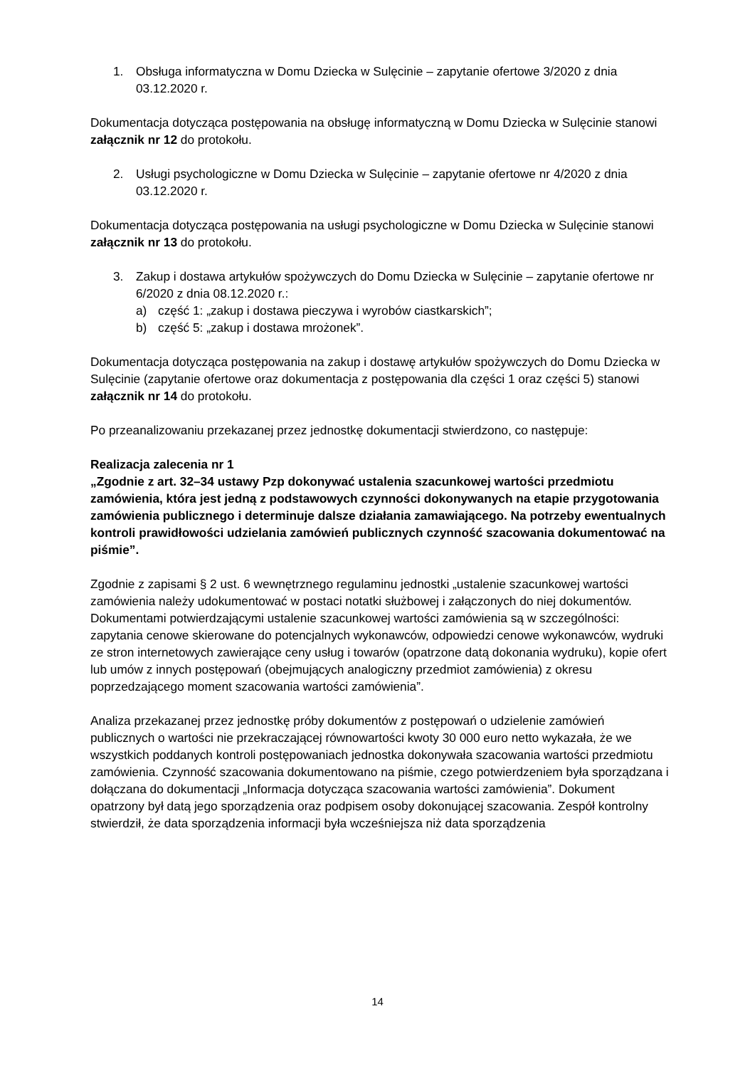1. Obsługa informatyczna w Domu Dziecka w Sulęcinie – zapytanie ofertowe 3/2020 z dnia 03.12.2020 r.
Dokumentacja dotycząca postępowania na obsługę informatyczną w Domu Dziecka w Sulęcinie stanowi załącznik nr 12 do protokołu.
2. Usługi psychologiczne w Domu Dziecka w Sulęcinie – zapytanie ofertowe nr 4/2020 z dnia 03.12.2020 r.
Dokumentacja dotycząca postępowania na usługi psychologiczne w Domu Dziecka w Sulęcinie stanowi załącznik nr 13 do protokołu.
3. Zakup i dostawa artykułów spożywczych do Domu Dziecka w Sulęcinie – zapytanie ofertowe nr 6/2020 z dnia 08.12.2020 r.:
a) część 1: „zakup i dostawa pieczywa i wyrobów ciastkarskich”;
b) część 5: „zakup i dostawa mrożonek”.
Dokumentacja dotycząca postępowania na zakup i dostawę artykułów spożywczych do Domu Dziecka w Sulęcinie (zapytanie ofertowe oraz dokumentacja z postępowania dla części 1 oraz części 5) stanowi załącznik nr 14 do protokołu.
Po przeanalizowaniu przekazanej przez jednostkę dokumentacji stwierdzono, co następuje:
Realizacja zalecenia nr 1
„Zgodnie z art. 32–34 ustawy Pzp dokonywać ustalenia szacunkowej wartości przedmiotu zamówienia, która jest jedną z podstawowych czynności dokonywanych na etapie przygotowania zamówienia publicznego i determinuje dalsze działania zamawiającego. Na potrzeby ewentualnych kontroli prawidłowości udzielania zamówień publicznych czynność szacowania dokumentować na piśmie”.
Zgodnie z zapisami § 2 ust. 6 wewnętrznego regulaminu jednostki „ustalenie szacunkowej wartości zamówienia należy udokumentować w postaci notatki służbowej i załączonych do niej dokumentów. Dokumentami potwierdzającymi ustalenie szacunkowej wartości zamówienia są w szczególności: zapytania cenowe skierowane do potencjalnych wykonawców, odpowiedzi cenowe wykonawców, wydruki ze stron internetowych zawierające ceny usług i towarów (opatrzone datą dokonania wydruku), kopie ofert lub umów z innych postępowań (obejmujących analogiczny przedmiot zamówienia) z okresu poprzedzającego moment szacowania wartości zamówienia”.
Analiza przekazanej przez jednostkę próby dokumentów z postępowań o udzielenie zamówień publicznych o wartości nie przekraczającej równowartości kwoty 30 000 euro netto wykazała, że we wszystkich poddanych kontroli postępowaniach jednostka dokonywała szacowania wartości przedmiotu zamówienia. Czynność szacowania dokumentowano na piśmie, czego potwierdzeniem była sporządzana i dołączana do dokumentacji „Informacja dotycząca szacowania wartości zamówienia”. Dokument opatrzony był datą jego sporządzenia oraz podpisem osoby dokonującej szacowania. Zespół kontrolny stwierdził, że data sporządzenia informacji była wcześniejsza niż data sporządzenia
14